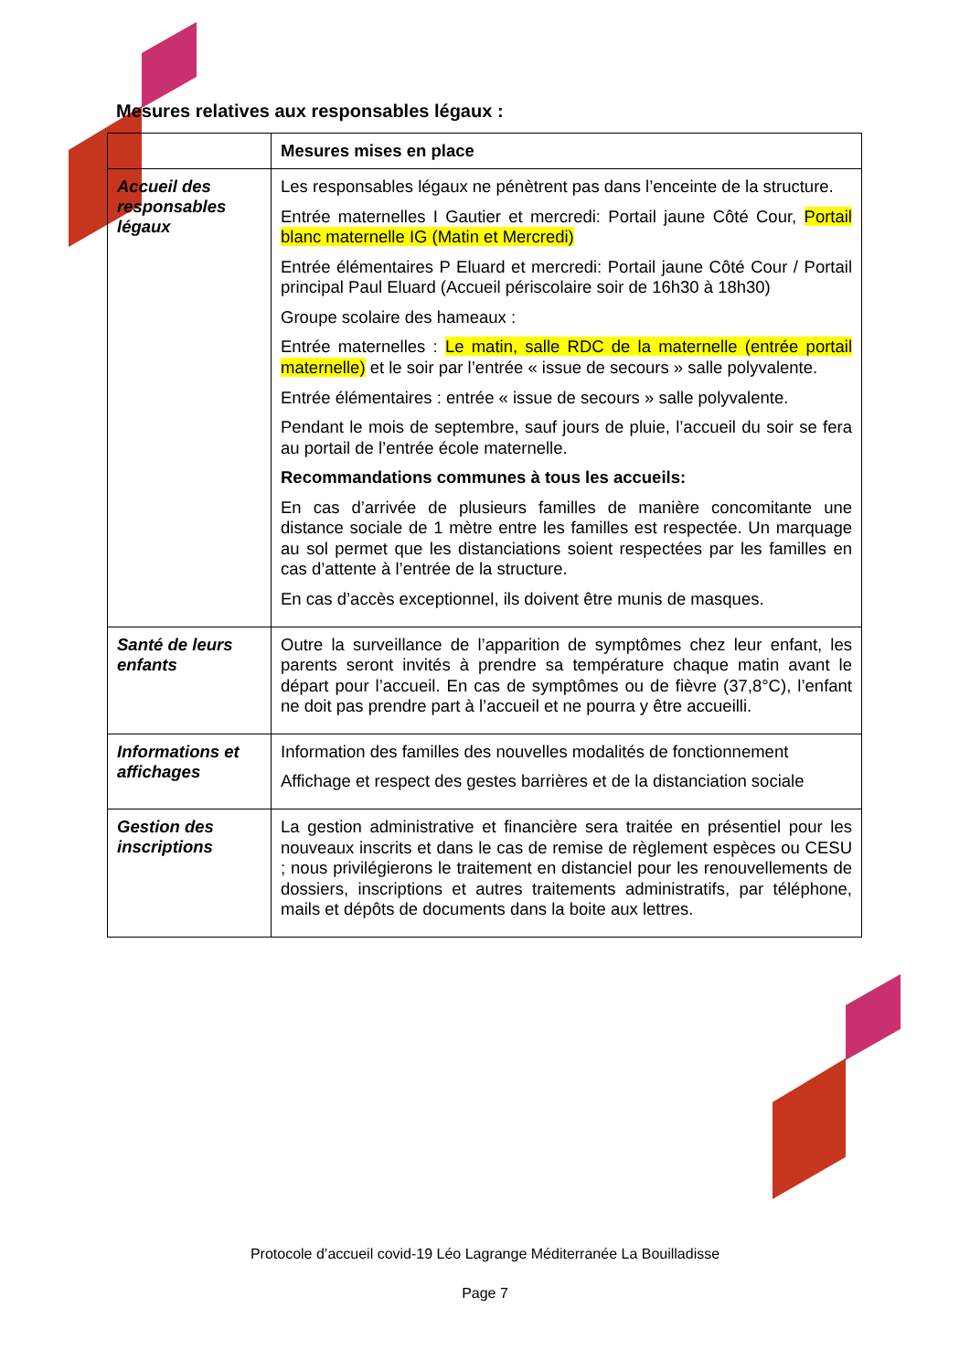Mesures relatives aux responsables légaux :
| | Mesures mises en place |
| Accueil des responsables légaux | Les responsables légaux ne pénètrent pas dans l’enceinte de la structure. Entrée maternelles I Gautier et mercredi: Portail jaune Côté Cour, Portail blanc maternelle IG (Matin et Mercredi) Entrée élémentaires P Eluard et mercredi: Portail jaune Côté Cour / Portail principal Paul Eluard (Accueil périscolaire soir de 16h30 à 18h30) Groupe scolaire des hameaux : Entrée maternelles : Le matin, salle RDC de la maternelle (entrée portail maternelle) et le soir par l’entrée « issue de secours » salle polyvalente. Entrée élémentaires : entrée « issue de secours » salle polyvalente. Pendant le mois de septembre, sauf jours de pluie, l’accueil du soir se fera au portail de l’entrée école maternelle. Recommandations communes à tous les accueils: En cas d’arrivée de plusieurs familles de manière concomitante une distance sociale de 1 mètre entre les familles est respectée. Un marquage au sol permet que les distanciations soient respectées par les familles en cas d’attente à l’entrée de la structure. En cas d’accès exceptionnel, ils doivent être munis de masques. |
| Santé de leurs enfants | Outre la surveillance de l’apparition de symptômes chez leur enfant, les parents seront invités à prendre sa température chaque matin avant le départ pour l’accueil. En cas de symptômes ou de fièvre (37,8°C), l’enfant ne doit pas prendre part à l’accueil et ne pourra y être accueilli. |
| Informations et affichages | Information des familles des nouvelles modalités de fonctionnement Affichage et respect des gestes barrières et de la distanciation sociale |
| Gestion des inscriptions | La gestion administrative et financière sera traitée en présentiel pour les nouveaux inscrits et dans le cas de remise de règlement espèces ou CESU ; nous privilégierons le traitement en distanciel pour les renouvellements de dossiers, inscriptions et autres traitements administratifs, par téléphone, mails et dépôts de documents dans la boite aux lettres. |
Protocole d’accueil covid-19 Léo Lagrange Méditerranée La Bouilladisse
Page 7